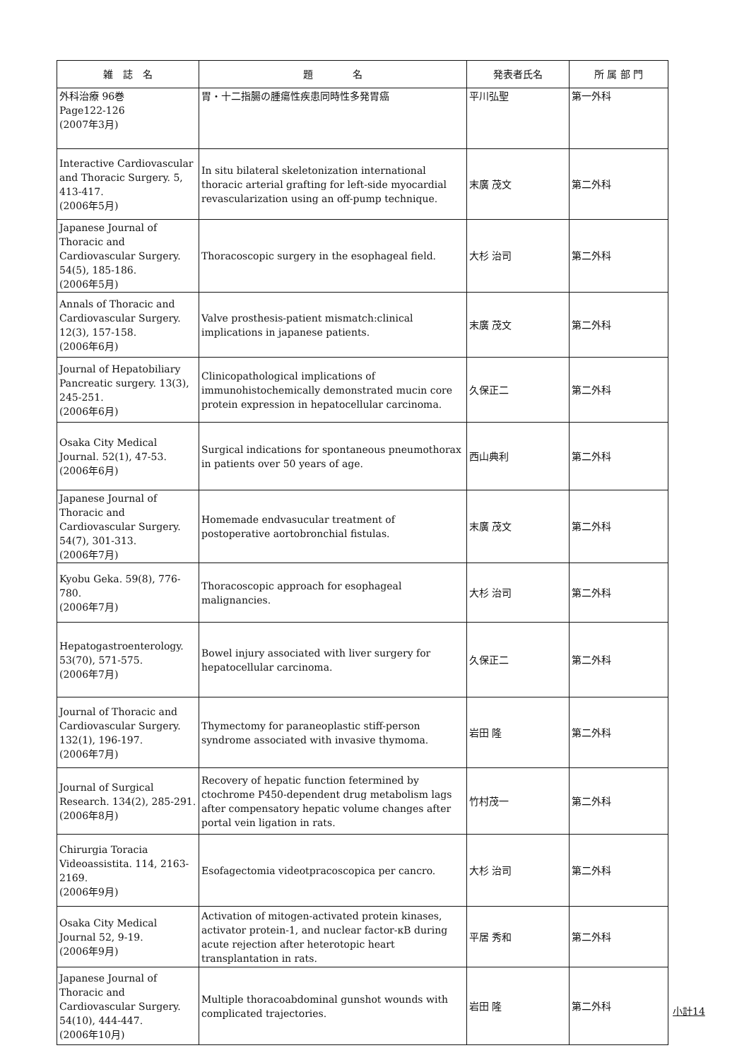| 雑 誌 名 | 題 名 | 発表者氏名 | 所 属 部 門 |
| --- | --- | --- | --- |
| 外科治療 96巻 Page122-126 (2007年3月) | 胃・十二指腸の腫瘍性疾患同時性多発胃癌 | 平川弘聖 | 第一外科 |
| Interactive Cardiovascular and Thoracic Surgery. 5, 413-417. (2006年5月) | In situ bilateral skeletonization international thoracic arterial grafting for left-side myocardial revascularization using an off-pump technique. | 末廣 茂文 | 第二外科 |
| Japanese Journal of Thoracic and Cardiovascular Surgery. 54(5), 185-186. (2006年5月) | Thoracoscopic surgery in the esophageal field. | 大杉 治司 | 第二外科 |
| Annals of Thoracic and Cardiovascular Surgery. 12(3), 157-158. (2006年6月) | Valve prosthesis-patient mismatch:clinical implications in japanese patients. | 末廣 茂文 | 第二外科 |
| Journal of Hepatobiliary Pancreatic surgery. 13(3), 245-251. (2006年6月) | Clinicopathological implications of immunohistochemically demonstrated mucin core protein expression in hepatocellular carcinoma. | 久保正二 | 第二外科 |
| Osaka City Medical Journal. 52(1), 47-53. (2006年6月) | Surgical indications for spontaneous pneumothorax in patients over 50 years of age. | 西山典利 | 第二外科 |
| Japanese Journal of Thoracic and Cardiovascular Surgery. 54(7), 301-313. (2006年7月) | Homemade endvasucular treatment of postoperative aortobronchial fistulas. | 末廣 茂文 | 第二外科 |
| Kyobu Geka. 59(8), 776-780. (2006年7月) | Thoracoscopic approach for esophageal malignancies. | 大杉 治司 | 第二外科 |
| Hepatogastroenterology. 53(70), 571-575. (2006年7月) | Bowel injury associated with liver surgery for hepatocellular carcinoma. | 久保正二 | 第二外科 |
| Journal of Thoracic and Cardiovascular Surgery. 132(1), 196-197. (2006年7月) | Thymectomy for paraneoplastic stiff-person syndrome associated with invasive thymoma. | 岩田 隆 | 第二外科 |
| Journal of Surgical Research. 134(2), 285-291. (2006年8月) | Recovery of hepatic function fetermined by ctochrome P450-dependent drug metabolism lags after compensatory hepatic volume changes after portal vein ligation in rats. | 竹村茂一 | 第二外科 |
| Chirurgia Toracia Videoassistita. 114, 2163-2169. (2006年9月) | Esofagectomia videotpracoscopica per cancro. | 大杉 治司 | 第二外科 |
| Osaka City Medical Journal 52, 9-19. (2006年9月) | Activation of mitogen-activated protein kinases, activator protein-1, and nuclear factor-κB during acute rejection after heterotopic heart transplantation in rats. | 平居 秀和 | 第二外科 |
| Japanese Journal of Thoracic and Cardiovascular Surgery. 54(10), 444-447. (2006年10月) | Multiple thoracoabdominal gunshot wounds with complicated trajectories. | 岩田 隆 | 第二外科 |
小計14